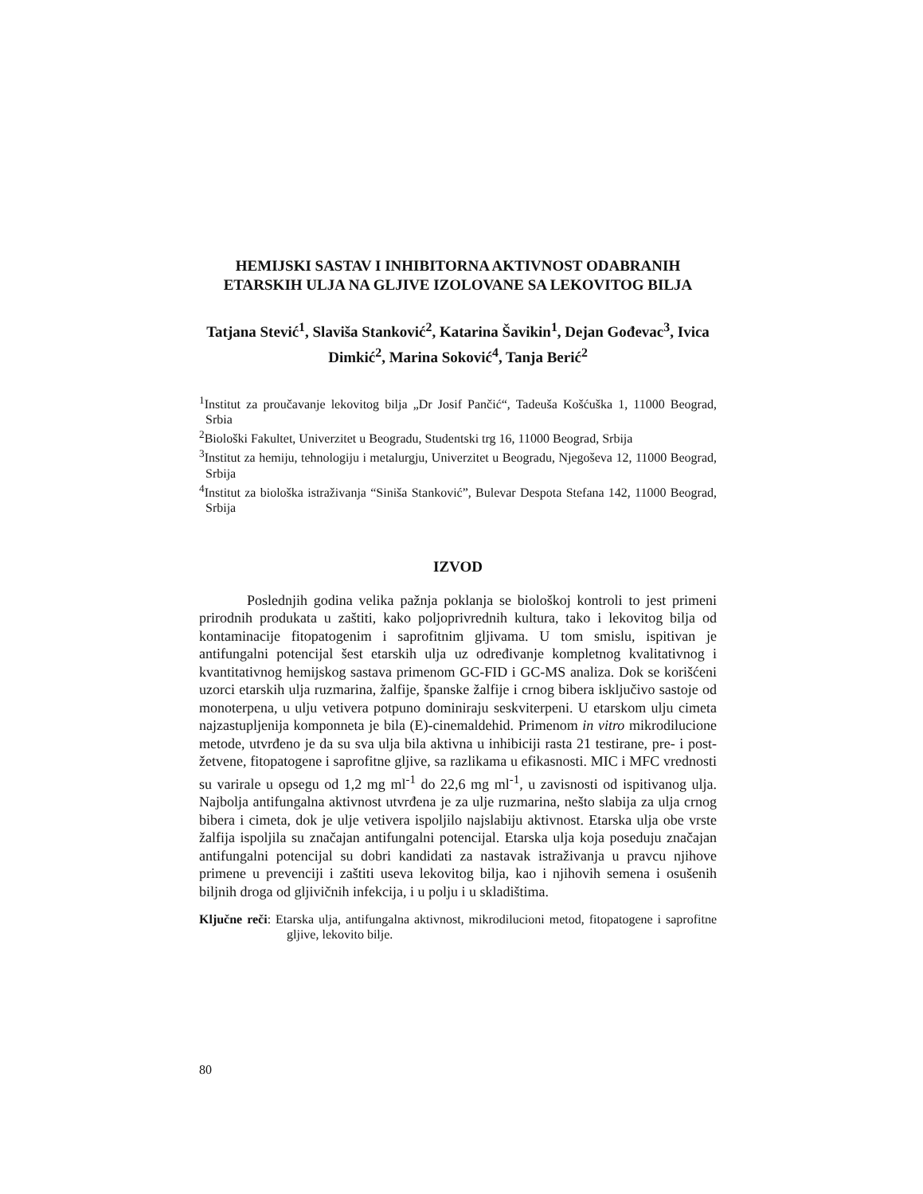HEMIJSKI SASTAV I INHIBITORNA AKTIVNOST ODABRANIH ETARSKIH ULJA NA GLJIVE IZOLOVANE SA LEKOVITOG BILJA
Tatjana Stević<sup>1</sup>, Slaviša Stanković<sup>2</sup>, Katarina Šavikin<sup>1</sup>, Dejan Gođevac<sup>3</sup>, Ivica Dimkić<sup>2</sup>, Marina Soković<sup>4</sup>, Tanja Berić<sup>2</sup>
<sup>1</sup> Institut za proučavanje lekovitog bilja „Dr Josif Pančić“, Tadeuša Košćuška 1, 11000 Beograd, Srbia
<sup>2</sup> Biološki Fakultet, Univerzitet u Beogradu, Studentski trg 16, 11000 Beograd, Srbija
<sup>3</sup> Institut za hemiju, tehnologiju i metalurgju, Univerzitet u Beogradu, Njegoševa 12, 11000 Beograd, Srbija
<sup>4</sup> Institut za biološka istraživanja “Siniša Stanković”, Bulevar Despota Stefana 142, 11000 Beograd, Srbija
IZVOD
Poslednjih godina velika pažnja poklanja se biološkoj kontroli to jest primeni prirodnih produkata u zaštiti, kako poljoprivrednih kultura, tako i lekovitog bilja od kontaminacije fitopatogenim i saprofitnim gljivama. U tom smislu, ispitivan je antifungalni potencijal šest etarskih ulja uz određivanje kompletnog kvalitativnog i kvantitativnog hemijskog sastava primenom GC-FID i GC-MS analiza. Dok se korišćeni uzorci etarskih ulja ruzmarina, žalfije, španske žalfije i crnog bibera isključivo sastoje od monoterpena, u ulju vetivera potpuno dominiraju seskviterpeni. U etarskom ulju cimeta najzastupljenija komponneta je bila (E)-cinemaldehid. Primenom in vitro mikrodilucione metode, utvrđeno je da su sva ulja bila aktivna u inhibiciji rasta 21 testirane, pre- i post-žetvene, fitopatogene i saprofitne gljive, sa razlikama u efikasnosti. MIC i MFC vrednosti su varirale u opsegu od 1,2 mg ml<sup>-1</sup> do 22,6 mg ml<sup>-1</sup>, u zavisnosti od ispitivanog ulja. Najbolja antifungalna aktivnost utvrđena je za ulje ruzmarina, nešto slabija za ulja crnog bibera i cimeta, dok je ulje vetivera ispoljilo najslabiju aktivnost. Etarska ulja obe vrste žalfija ispoljila su značajan antifungalni potencijal. Etarska ulja koja poseduju značajan antifungalni potencijal su dobri kandidati za nastavak istraživanja u pravcu njihove primene u prevenciji i zaštiti useva lekovitog bilja, kao i njihovih semena i osušenih biljnih droga od gljivičnih infekcija, i u polju i u skladištima.
Ključne reči: Etarska ulja, antifungalna aktivnost, mikrodilucioni metod, fitopatogene i saprofitne gljive, lekovito bilje.
80